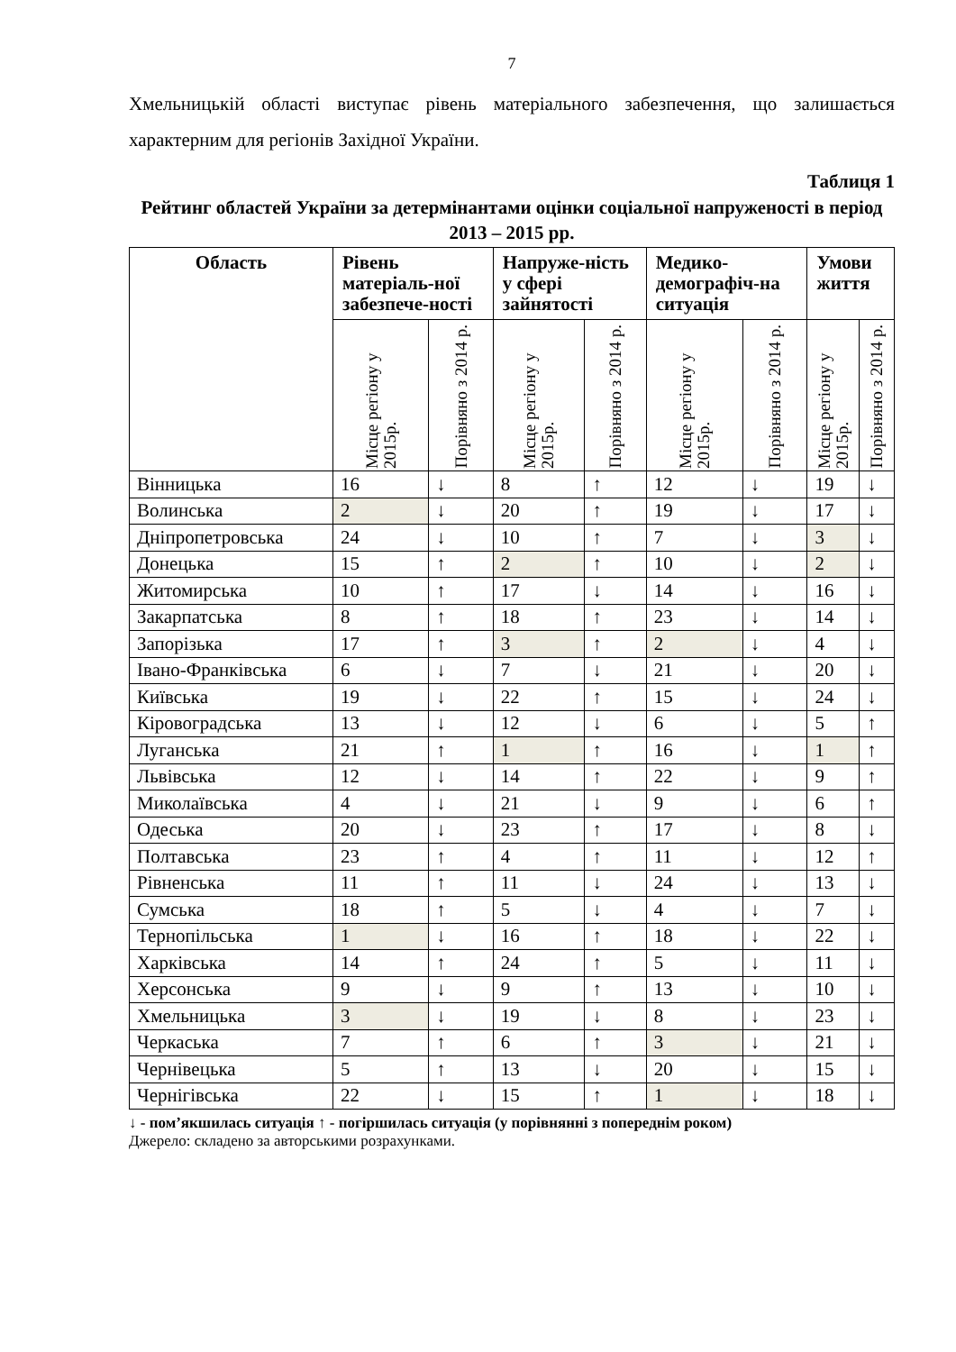7
Хмельницькій області виступає рівень матеріального забезпечення, що залишається характерним для регіонів Західної України.
Таблиця 1
Рейтинг областей України за детермінантами оцінки соціальної напруженості в період 2013 – 2015 рр.
| Область | Рівень матеріаль-ної забезпече-ності | | Напруже-ність у сфері зайнятості | | Медико-демографіч-на ситуація | | Умови життя | |
| --- | --- | --- | --- | --- | --- | --- | --- | --- |
| | Місце регіону у 2015р. | Порівняно з 2014 р. | Місце регіону у 2015р. | Порівняно з 2014 р. | Місце регіону у 2015р. | Порівняно з 2014 р. | Місце регіону у 2015р. | Порівняно з 2014 р. |
| Вінницька | 16 | ↓ | 8 | ↑ | 12 | ↓ | 19 | ↓ |
| Волинська | 2 | ↓ | 20 | ↑ | 19 | ↓ | 17 | ↓ |
| Дніпропетровська | 24 | ↓ | 10 | ↑ | 7 | ↓ | 3 | ↓ |
| Донецька | 15 | ↑ | 2 | ↑ | 10 | ↓ | 2 | ↓ |
| Житомирська | 10 | ↑ | 17 | ↓ | 14 | ↓ | 16 | ↓ |
| Закарпатська | 8 | ↑ | 18 | ↑ | 23 | ↓ | 14 | ↓ |
| Запорізька | 17 | ↑ | 3 | ↑ | 2 | ↓ | 4 | ↓ |
| Івано-Франківська | 6 | ↓ | 7 | ↓ | 21 | ↓ | 20 | ↓ |
| Київська | 19 | ↓ | 22 | ↑ | 15 | ↓ | 24 | ↓ |
| Кіровоградська | 13 | ↓ | 12 | ↓ | 6 | ↓ | 5 | ↑ |
| Луганська | 21 | ↑ | 1 | ↑ | 16 | ↓ | 1 | ↑ |
| Львівська | 12 | ↓ | 14 | ↑ | 22 | ↓ | 9 | ↑ |
| Миколаївська | 4 | ↓ | 21 | ↓ | 9 | ↓ | 6 | ↑ |
| Одеська | 20 | ↓ | 23 | ↑ | 17 | ↓ | 8 | ↓ |
| Полтавська | 23 | ↑ | 4 | ↑ | 11 | ↓ | 12 | ↑ |
| Рівненська | 11 | ↑ | 11 | ↓ | 24 | ↓ | 13 | ↓ |
| Сумська | 18 | ↑ | 5 | ↓ | 4 | ↓ | 7 | ↓ |
| Тернопільська | 1 | ↓ | 16 | ↑ | 18 | ↓ | 22 | ↓ |
| Харківська | 14 | ↑ | 24 | ↑ | 5 | ↓ | 11 | ↓ |
| Херсонська | 9 | ↓ | 9 | ↑ | 13 | ↓ | 10 | ↓ |
| Хмельницька | 3 | ↓ | 19 | ↓ | 8 | ↓ | 23 | ↓ |
| Черкаська | 7 | ↑ | 6 | ↑ | 3 | ↓ | 21 | ↓ |
| Чернівецька | 5 | ↑ | 13 | ↓ | 20 | ↓ | 15 | ↓ |
| Чернігівська | 22 | ↓ | 15 | ↑ | 1 | ↓ | 18 | ↓ |
↓ - пом’якшилась ситуація ↑ - погіршилась ситуація (у порівнянні з попереднім роком)
Джерело: складено за авторськими розрахунками.